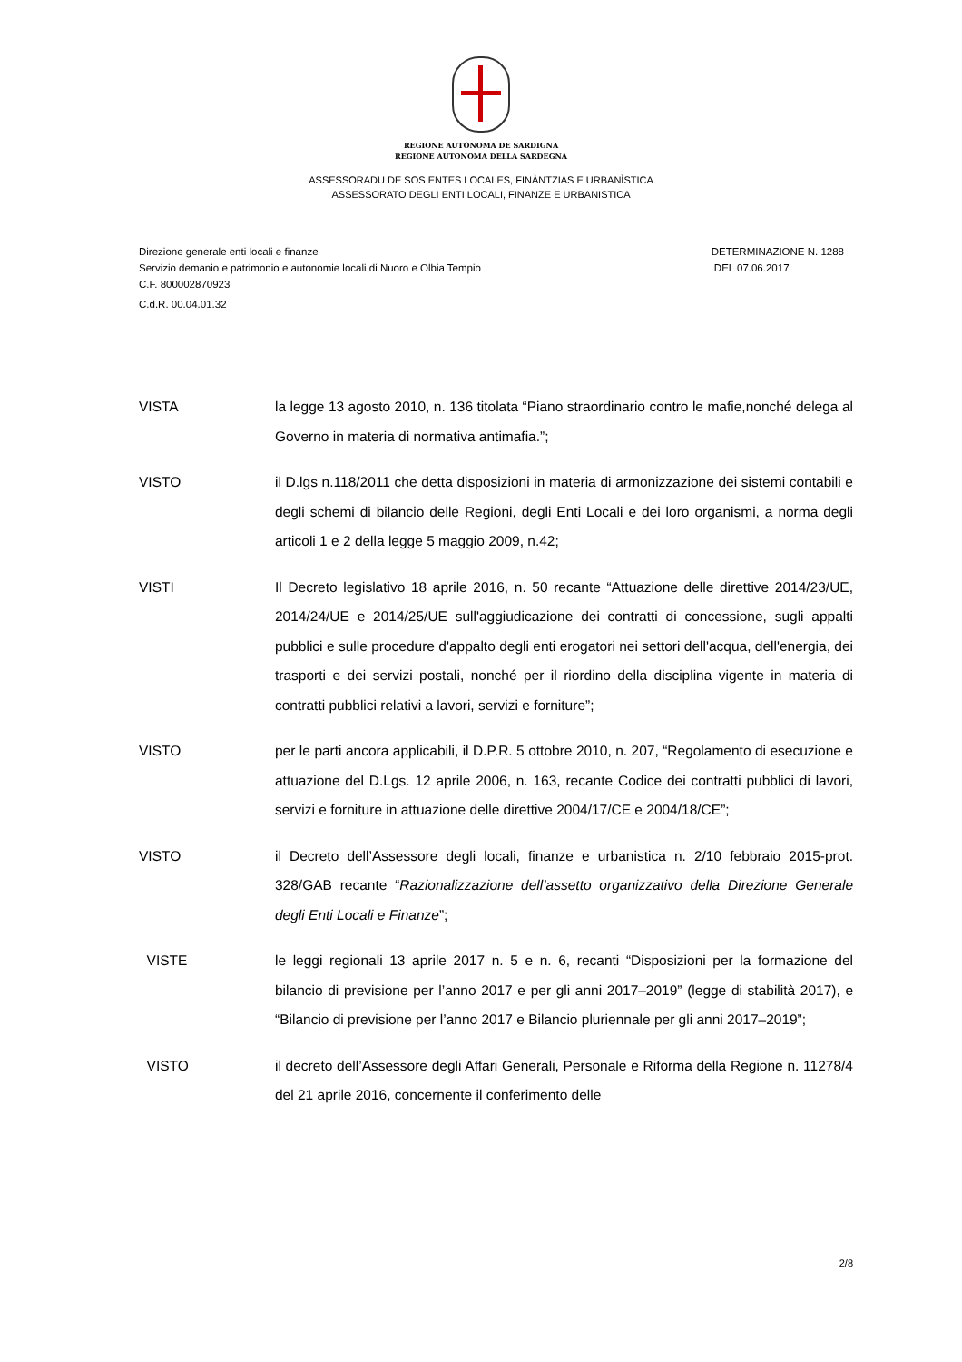REGIONE AUTÒNOMA DE SARDIGNA
REGIONE AUTONOMA DELLA SARDEGNA
ASSESSORADU DE SOS ENTES LOCALES, FINÀNTZIAS E URBANÌSTICA
ASSESSORATO DEGLI ENTI LOCALI, FINANZE E URBANISTICA
Direzione generale enti locali e finanze
Servizio demanio e patrimonio e autonomie locali di Nuoro e Olbia Tempio
C.F. 800002870923
C.d.R. 00.04.01.32
DETERMINAZIONE N. 1288
DEL 07.06.2017
VISTA la legge 13 agosto 2010, n. 136 titolata “Piano straordinario contro le mafie,nonché delega al Governo in materia di normativa antimafia.”;
VISTO il D.lgs n.118/2011 che detta disposizioni in materia di armonizzazione dei sistemi contabili e degli schemi di bilancio delle Regioni, degli Enti Locali e dei loro organismi, a norma degli articoli 1 e 2 della legge 5 maggio 2009, n.42;
VISTI Il Decreto legislativo 18 aprile 2016, n. 50 recante “Attuazione delle direttive 2014/23/UE, 2014/24/UE e 2014/25/UE sull'aggiudicazione dei contratti di concessione, sugli appalti pubblici e sulle procedure d'appalto degli enti erogatori nei settori dell'acqua, dell'energia, dei trasporti e dei servizi postali, nonché per il riordino della disciplina vigente in materia di contratti pubblici relativi a lavori, servizi e forniture”;
VISTO per le parti ancora applicabili, il D.P.R. 5 ottobre 2010, n. 207, “Regolamento di esecuzione e attuazione del D.Lgs. 12 aprile 2006, n. 163, recante Codice dei contratti pubblici di lavori, servizi e forniture in attuazione delle direttive 2004/17/CE e 2004/18/CE”;
VISTO il Decreto dell’Assessore degli locali, finanze e urbanistica n. 2/10 febbraio 2015-prot. 328/GAB recante “Razionalizzazione dell’assetto organizzativo della Direzione Generale degli Enti Locali e Finanze”;
VISTE le leggi regionali 13 aprile 2017 n. 5 e n. 6, recanti “Disposizioni per la formazione del bilancio di previsione per l’anno 2017 e per gli anni 2017–2019” (legge di stabilità 2017), e “Bilancio di previsione per l’anno 2017 e Bilancio pluriennale per gli anni 2017–2019”;
VISTO il decreto dell’Assessore degli Affari Generali, Personale e Riforma della Regione n. 11278/4 del 21 aprile 2016, concernente il conferimento delle
2/8